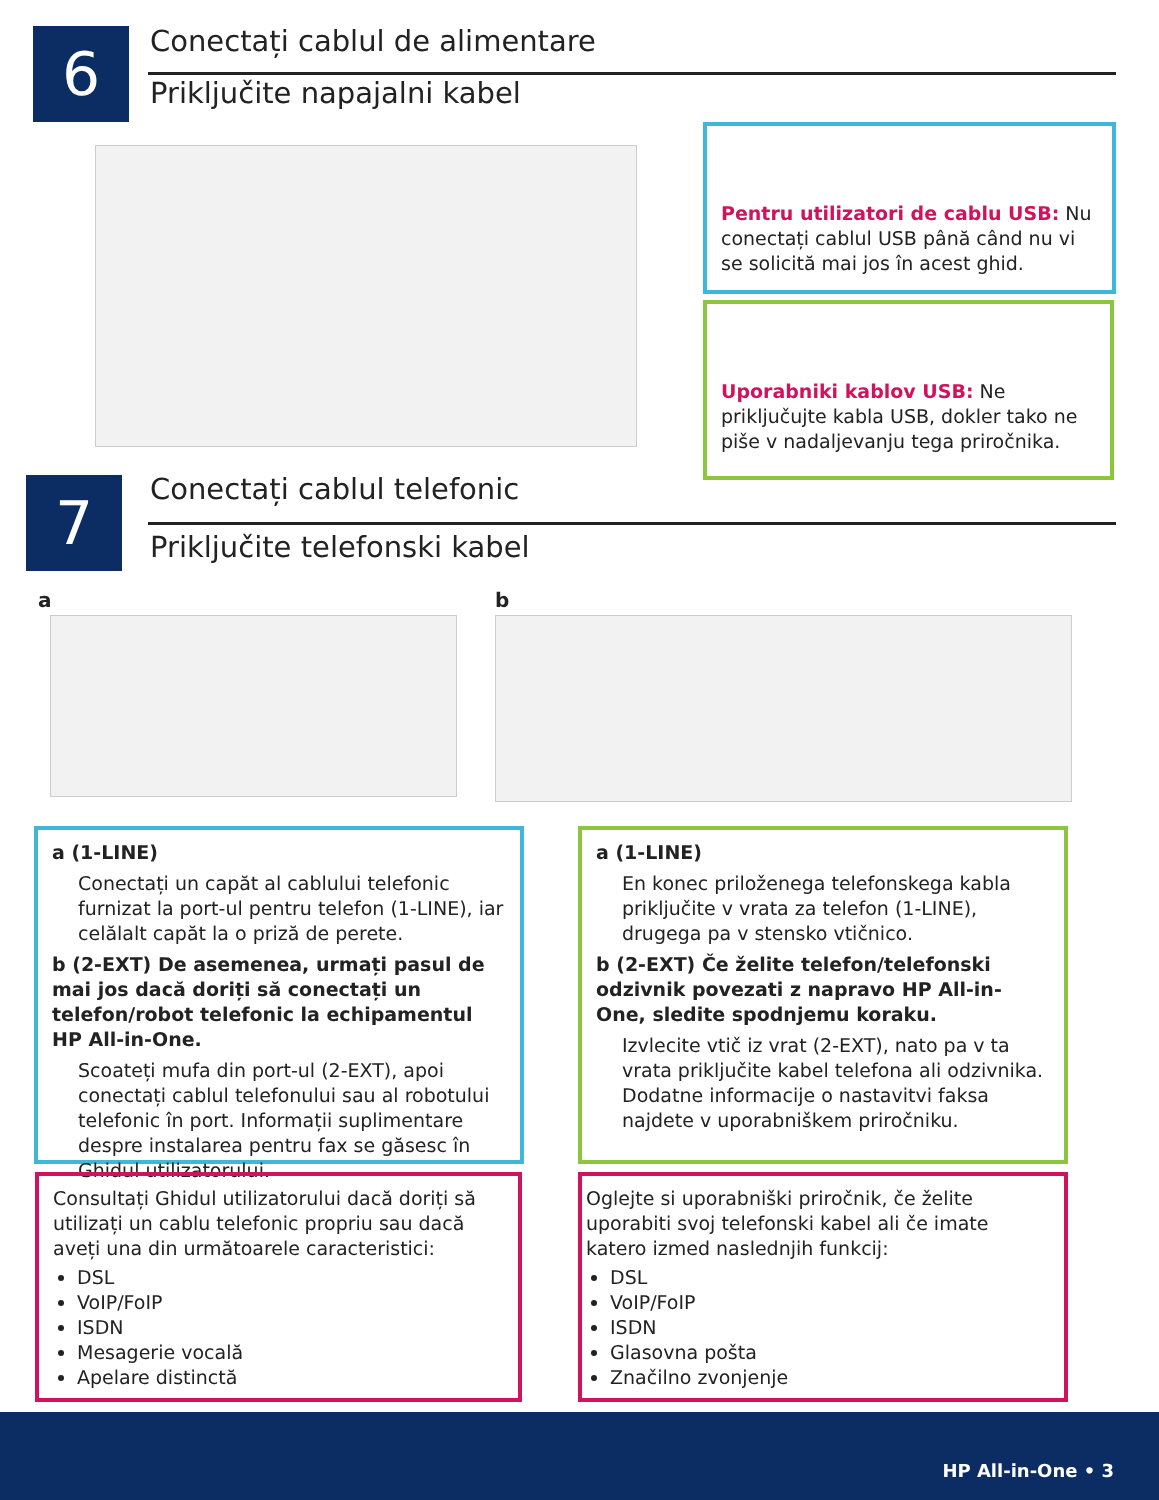6 Conectați cablul de alimentare
Priključite napajalni kabel
Pentru utilizatori de cablu USB: Nu conectați cablul USB până când nu vi se solicită mai jos în acest ghid.
Uporabniki kablov USB: Ne priključujte kabla USB, dokler tako ne piše v nadaljevanju tega priročnika.
7 Conectați cablul telefonic
Priključite telefonski kabel
a b
a (1-LINE)
Conectați un capăt al cablului telefonic furnizat la port-ul pentru telefon (1-LINE), iar celălalt capăt la o priză de perete.
b (2-EXT) De asemenea, urmați pasul de mai jos dacă doriți să conectați un telefon/robot telefonic la echipamentul HP All-in-One.
Scoateți mufa din port-ul (2-EXT), apoi conectați cablul telefonului sau al robotului telefonic în port. Informații suplimentare despre instalarea pentru fax se găsesc în Ghidul utilizatorului.
a (1-LINE)
En konec priloženega telefonskega kabla priključite v vrata za telefon (1-LINE), drugega pa v stensko vtičnico.
b (2-EXT) Če želite telefon/telefonski odzivnik povezati z napravo HP All-in-One, sledite spodnjemu koraku.
Izvlecite vtič iz vrat (2-EXT), nato pa v ta vrata priključite kabel telefona ali odzivnika. Dodatne informacije o nastavitvi faksa najdete v uporabniškem priročniku.
Consultați Ghidul utilizatorului dacă doriți să utilizați un cablu telefonic propriu sau dacă aveți una din următoarele caracteristici:
DSL
VoIP/FoIP
ISDN
Mesagerie vocală
Apelare distinctă
Oglejte si uporabniški priročnik, če želite uporabiti svoj telefonski kabel ali če imate katero izmed naslednjih funkcij:
DSL
VoIP/FoIP
ISDN
Glasovna pošta
Značilno zvonjenje
HP All-in-One • 3